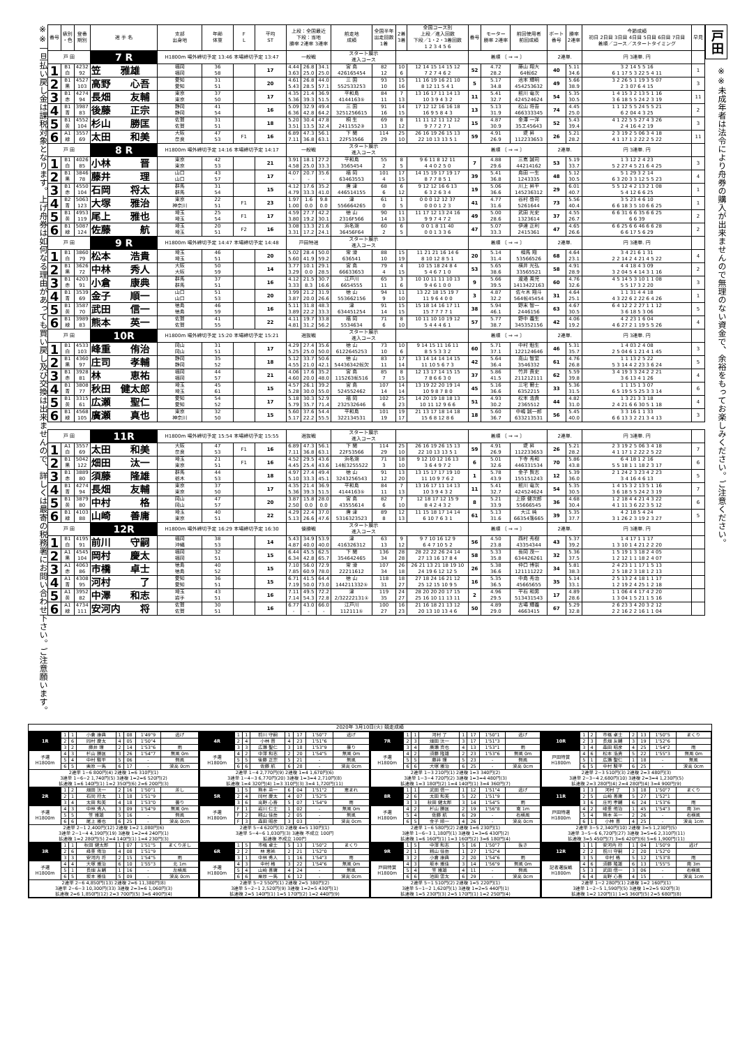※※一旦払い戻し金は課税対象となります。上げ舟券は如何なる理由があっても買い戻し及び交換は出来ませんので、詳しくは最寄の税務署にお問い合わせ下さい。ご注意願います。
| 番号 | 級別 ・色 | 登番 期別 | 選 手 名 | 支部 出身地 | 年齢 体重 | F L | 平均 ST | 上段：全国最近 下段：当地 勝率 2連率 3連率 | | | 前走地 成績 | 全国半年 出走回数 1着 | 2着 3着 | 全国コース別 上段／進入回数 下段／1・2・3着回数 1 2 3 4 5 6 | 番号 | モーター 勝率 2連率 | 前回使用者 前回成績 | ボート 番号 | 勝率 2連率 | 今節成績 初日 2日目 3日目 4日目 5日目 6日目 7日目 着順／コース／スタートタイミング | 早見 |
| --- | --- | --- | --- | --- | --- | --- | --- | --- | --- | --- | --- | --- | --- | --- | --- | --- | --- | --- | --- | --- | --- |
| 戸 田 | | | 7 R | H1800m 場外締切予定 13:46 本場締切予定 13:47 | | | | 一般戦 | | | スタート展示 進入コース | | | | 着順 〔 ⇒ ⇒ 〕 | | | 2連単. | | 円 3連単. 円 | |
| 1 | B1 白 | 4232 92 | 笠 雅雄 | 福岡 福岡 | 36 58 | | 17 | 4.44 3.63 | 26.8 25.0 | 34.1 25.0 | 宮 島 426165454 | 82 12 | 10 6 | 12 14 15 14 15 12 7 2 7 4 6 2 | 52 | 4.72 28.2 | 藤山 翔大 64転62 | 40 | 5.11 34.6 | 3 2 14 5 5 16 6 1 17 5 3 22 5 4 11 | 1 |
| 2 | B1 黒 | 4527 103 | 高野 心吾 | 愛知 愛知 | 31 51 | | 20 | 4.61 5.43 | 26.8 28.5 | 44.0 57.1 | 三 国 552533253 | 93 10 | 15 16 | 11 16 19 16 21 10 8 12 11 5 4 1 | 5 | 5.17 34.8 | 池本 輝明 454253632 | 49 | 5.66 38.9 | 3 2 26 5 1 19 3 5 07 2 3 07 6 4 15 | 3 |
| 3 | B1 赤 | 4274 94 | 長畑 友輔 | 東京 東京 | 37 50 | | 17 | 4.35 5.36 | 21.4 39.3 | 36.9 51.5 | 平和島 4144163⑤ | 84 11 | 7 13 | 13 16 17 11 14 13 10 3 9 4 3 2 | 11 | 5.41 32.7 | 前川 竜次 424524624 | 54 | 5.35 30.5 | 1 4 15 3 2 13 5 1 16 3 6 18 5 5 24 2 3 19 | 11 |
| 4 | B1 青 | 3987 83 | 後藤 正宗 | 静岡 静岡 | 41 54 | | 16 | 5.09 6.36 | 32.9 42.8 | 49.4 64.2 | 三 国 3251256615 | 91 16 | 14 15 | 17 12 12 16 16 18 16 9 5 8 4 3 | 13 | 5.13 31.9 | 松山 将吾 466333345 | 74 | 4.45 25.0 | 1 1 12 5 5 24 5 5 21 6 2 04 4 3 25 | 2 |
| 5 | B1 黄 | 4552 104 | 杉山 勝匡 | 佐賀 佐賀 | 31 51 | | 18 | 5.20 3.51 | 30.4 13.5 | 47.8 32.4 | 桐 生 2411552③ | 69 13 | 8 12 | 11 11 12 11 12 12 9 7 7 2 7 1 | 15 | 4.87 30.9 | 金澤 一洋 35エ45643 | 52 | 5.43 39.4 | 4 1 22 5 5 27 4 3 26 2 4 16 4 2 19 | 3 |
| 6 | A1 緑 | 3557 69 | 太田 和美 | 大阪 奈良 | 47 53 | F1 | 16 | 6.89 7.11 | 47.3 36.8 | 56.1 63.1 | 下 関 22F53566 | 114 29 | 25 10 | 26 16 19 26 15 13 22 10 13 13 5 1 | 59 | 4.91 26.9 | 堤 昇 112233653 | 26 | 5.21 28.2 | 2 3 19 2 5 06 3 4 18 4 1 17 1 2 22 2 5 22 | 11 |
| 戸 田 | | | 8 R | H1800m 場外締切予定 14:16 本場締切予定 14:17 | | | | 一般戦 | | | スタート展示 進入コース | | | | 着順 〔 ⇒ ⇒ 〕 | | | 2連単. | | 円 3連単. 円 | |
| 1 | B1 白 | 4026 85 | 小林 晋 | 東京 東京 | 42 53 | | 21 | 3.91 4.58 | 18.1 25.0 | 27.2 33.3 | 平和島 3565454 | 55 2 | 8 5 | 9 6 11 8 12 11 4 4 0 2 5 0 | 7 | 4.88 29.6 | 三嶌 誠司 44214162 | 53 | 5.19 33.7 | 1 3 12 2 4 23 5 2 27 4 5 21 6 4 25 | 3 |
| 2 | B1 黒 | 3846 78 | 藤井 理 | 山口 山口 | 43 57 | | 17 | 4.07 - | 20.7 - | 35.6 - | 福 岡 63463553 | 101 4 | 17 15 | 14 15 19 17 19 17 8 7 7 8 5 1 | 39 | 5.41 36.8 | 島田 一生 1243335 | 48 | 5.12 30.5 | 5 1 29 3 2 14 6 3 20 3 3 12 5 5 23 | 4 |
| 3 | B1 赤 | 4550 104 | 石岡 将太 | 群馬 群馬 | 31 54 | | 15 | 4.12 4.79 | 17.6 33.3 | 35.2 41.0 | 唐 津 446514155 | 68 6 | 6 12 | 9 12 12 16 6 13 6 3 2 6 3 4 | 19 | 5.06 36.6 | 川上 昇平 145236312 | 29 | 6.01 40.7 | 5 5 12 4 2 13 2 1 08 5 4 12 6 6 25 | 1 |
| 4 | B2 青 | 5063 123 | 大塚 雅治 | 東京 神奈川 | 22 51 | F1 | 23 | 1.97 1.00 | 1.6 0.0 | 9.8 0.0 | 津 556664265 | 61 0 | 1 5 | 0 0 0 12 12 37 0 0 0 1 2 3 | 41 | 4.77 31.6 | 谷村 啓司 5261644 | 73 | 5.56 40.4 | 3 5 23 4 6 10 6 6 18 3 5 10 6 6 25 | 1 |
| 5 | B1 黄 | 4953 119 | 尾上 雅也 | 埼玉 埼玉 | 25 54 | F1 | 17 | 4.59 3.80 | 27.7 19.2 | 42.2 30.1 | 徳 山 2316F566 | 90 14 | 11 13 | 11 17 12 13 24 16 9 9 7 4 7 2 | 49 | 5.00 28.6 | 武田 光史 1323614 | 37 | 4.55 26.7 | 6 6 31 6 6 35 6 6 25 6 6 39 | 2 |
| 6 | B1 緑 | 5087 124 | 佐藤 航 | 埼玉 埼玉 | 20 51 | F2 | 16 | 3.08 3.31 | 13.3 17.2 | 21.6 24.1 | 浜名湖 36456F64 | 60 2 | 6 5 | 0 0 1 8 11 40 0 0 1 3 3 6 | 47 | 5.07 33.3 | 伊達 正利 2415361 | 47 | 4.65 26.6 | 6 6 25 6 6 46 6 6 28 6 6 17 5 6 29 | 2 |
| 戸 田 | | | 9 R | H1800m 場外締切予定 14:47 本場締切予定 14:48 | | | | 戸田特選 | | | スタート展示 進入コース | | | | 着順 〔 ⇒ ⇒ 〕 | | | 2連単. | | 円 3連単. 円 | |
| 1 | B1 白 | 3860 79 | 松本 浩貴 | 埼玉 埼玉 | 46 51 | | 20 | 5.02 5.60 | 28.4 41.9 | 50.0 59.2 | 常 滑 636541 | 88 10 | 15 19 | 11 21 21 16 14 6 8 10 12 8 5 1 | 20 | 5.14 31.4 | 相馬 翔 53566526 | 68 | 4.64 23.1 | 3 4 21 6 1 31 2 2 14 2 4 21 4 5 22 | 4 |
| 2 | B1 黒 | 3626 72 | 中林 秀人 | 大阪 大阪 | 50 59 | | 14 | 3.77 3.29 | 10.1 0.0 | 29.1 28.5 | 宮 島 66633653 | 79 4 | 4 15 | 10 15 18 24 8 4 5 4 6 7 1 0 | 53 | 5.65 38.6 | 横井 光弘 33565521 | 58 | 4.91 28.9 | 4 4 18 4 3 09 3 2 04 5 4 14 3 1 16 | 2 |
| 3 | B1 赤 | 4203 91 | 小倉 康典 | 群馬 群馬 | 37 51 | | 16 | 4.12 3.33 | 21.5 8.3 | 30.7 16.6 | 江戸川 6654555 | 65 11 | 3 6 | 10 10 11 11 10 13 9 4 6 1 0 0 | 9 | 5.66 39.5 | 渡邉 英児 1413422163 | 60 | 4.76 32.6 | 4 5 14 5 3 10 1 1 08 5 5 17 3 2 20 | 3 |
| 4 | B1 青 | 3539 69 | 金子 順一 | 山口 山口 | 51 53 | | 20 | 3.99 3.87 | 21.2 20.0 | 31.9 26.6 | 徳 山 553662156 | 94 9 | 11 10 | 13 22 18 15 19 7 11 9 6 4 0 0 | 3 | 4.87 32.2 | 佐々木 翔斗 564転45454 | 31 | 4.64 25.1 | 1 1 31 4 4 18 4 3 22 6 2 22 6 4 26 | 1 |
| 5 | B1 黄 | 3587 70 | 武田 信一 | 徳島 徳島 | 46 59 | | 16 | 5.11 3.89 | 31.8 22.2 | 48.3 33.3 | 津 634451254 | 91 14 | 15 15 | 15 18 14 16 17 11 15 7 7 7 7 1 | 38 | 5.94 46.1 | 野末 智一 2446156 | 63 | 4.67 30.5 | 6 4 12 2 2 27 1 1 12 3 6 18 5 3 06 | 5 |
| 6 | B1 緑 | 3989 83 | 熊本 英一 | 佐賀 佐賀 | 41 55 | | 22 | 4.11 4.81 | 19.7 31.2 | 33.8 56.2 | 福 岡 5534634 | 71 6 | 8 10 | 10 11 10 10 19 12 5 4 4 4 6 1 | 57 | 5.77 38.7 | 野中 義生 345352156 | 42 | 4.06 19.2 | 4 2 23 1 6 04 4 6 27 2 1 19 5 5 26 | 4 |
| 戸 田 | | | 10R | H1800m 場外締切予定 15:20 本場締切予定 15:21 | | | | 選抜戦 | | | スタート展示 進入コース | | | | 着順 〔 ⇒ ⇒ 〕 | | | 2連単. | | 円 3連単. 円 | |
| 1 | B1 白 | 4533 103 | 峰重 侑治 | 岡山 岡山 | 31 51 | | 17 | 4.29 5.25 | 27.4 25.0 | 35.6 50.0 | 徳 山 6122645253 | 73 10 | 10 6 | 9 14 15 11 16 11 8 5 5 3 3 2 | 60 | 5.71 37.1 | 中村 魁生 122124646 | 46 | 5.31 35.7 | 1 4 03 2 4 08 2 5 04 6 1 21 4 1 45 | 3 |
| 2 | B1 黒 | 4360 97 | 庄司 孝輔 | 静岡 静岡 | 35 52 | | 18 | 5.12 4.55 | 33.7 21.0 | 50.6 42.1 | 徳 山 54436342転欠 | 83 11 | 17 14 | 13 14 14 14 14 15 11 10 5 6 7 3 | 42 | 5.64 36.4 | 高山 智至 3546332 | 61 | 4.76 26.8 | 1 1 13 2 5 22 5 3 14 4 2 23 3 6 24 | 5 |
| 3 | B1 赤 | 3928 81 | 林 恵祐 | 福岡 福岡 | 44 57 | | 21 | 4.06 4.60 | 17.6 20.0 | 35.2 48.0 | 宮 島 115263転516 | 85 7 | 8 15 | 12 13 17 14 15 15 7 8 6 6 3 0 | 37 | 5.86 41.5 | 竹井 貴史 211212111 | 62 | 5.59 39.8 | 3 4 19 3 3 24 2 2 21 3 6 13 4 1 26 | 4 |
| 4 | B1 青 | 3808 77 | 秋田 健太郎 | 埼玉 埼玉 | 45 61 | | 15 | 4.57 5.28 | 26.1 30.0 | 39.2 55.0 | 宮 島 524552462 | 107 14 | 14 14 | 13 19 22 20 19 14 10 9 8 7 8 0 | 45 | 5.16 36.6 | 三宅 爾士 6352215 | 33 | 5.36 31.5 | 1 1 15 1 3 07 6 5 19 5 5 25 3 3 14 | 6 |
| 5 | B1 黄 | 3315 61 | 広瀬 聖仁 | 愛知 愛知 | 54 52 | | 17 | 5.18 5.79 | 30.3 35.7 | 52.9 71.4 | 福 岡 232532646 | 102 6 | 25 23 | 14 20 19 18 18 13 10 11 12 9 6 6 | 51 | 4.93 30.2 | 松本 浩貴 2365512 | 44 | 4.82 31.0 | 1 3 21 3 3 18 2 4 21 6 6 30 5 1 18 | 4 |
| 6 | B1 緑 | 4568 105 | 廣瀬 真也 | 東京 神奈川 | 32 50 | | 15 | 5.60 5.17 | 37.6 22.2 | 54.4 55.5 | 平和島 322134531 | 101 19 | 19 17 | 21 13 17 18 14 18 15 6 8 12 8 6 | 18 | 5.60 36.7 | 中嶋 誠一郎 633213531 | 56 | 5.45 40.0 | 3 3 16 1 1 33 6 6 13 3 2 21 3 4 13 | 3 |
| 戸 田 | | | 11R | H1800m 場外締切予定 15:54 本場締切予定 15:55 | | | | 選抜戦 | | | スタート展示 進入コース | | | | 着順 〔 ⇒ ⇒ 〕 | | | 2連単. | | 円 3連単. 円 | |
| 1 | A1 白 | 3557 69 | 太田 和美 | 大阪 奈良 | 47 53 | F1 | 16 | 6.89 7.11 | 47.3 36.8 | 56.1 63.1 | 下 関 22F53566 | 114 29 | 25 10 | 26 16 19 26 15 13 22 10 13 13 5 1 | 59 | 4.91 26.9 | 堤 昇 112233653 | 26 | 5.21 28.2 | 2 3 19 2 5 06 3 4 18 4 1 17 1 2 22 2 5 22 | 7 |
| 2 | B1 黒 | 5042 122 | 畑田 汰一 | 埼玉 東京 | 21 51 | F1 | 16 | 4.52 4.45 | 29.5 25.4 | 43.6 43.6 | 浜名湖 14転3255522 | 71 3 | 18 10 | 9 12 10 12 16 13 3 6 4 9 7 2 | 6 | 5.01 32.6 | 下寺 秀和 446331534 | 70 | 5.86 43.8 | 6 4 18 1 2 16 5 5 18 1 1 18 2 3 17 | 6 |
| 3 | B1 赤 | 3889 80 | 須藤 隆雄 | 群馬 栃木 | 44 53 | | 18 | 4.97 5.10 | 27.4 33.3 | 49.4 45.1 | 徳 山 3243256543 | 91 12 | 13 20 | 13 15 17 17 19 10 11 10 9 7 6 2 | 1 | 5.78 43.9 | 金子 賢志 155151243 | 12 | 5.39 36.0 | 2 1 24 2 3 23 4 2 23 3 4 16 4 6 13 | 5 |
| 4 | B1 青 | 4274 94 | 長畑 友輔 | 東京 東京 | 37 50 | | 17 | 4.35 5.36 | 21.4 39.3 | 36.9 51.5 | 平和島 4144163⑤ | 84 11 | 7 13 | 13 16 17 11 14 13 10 3 9 4 3 2 | 11 | 5.41 32.7 | 前川 竜次 424524624 | 54 | 5.35 30.5 | 1 4 15 3 2 13 5 1 16 3 6 18 5 5 24 2 3 19 | 7 |
| 5 | B1 黄 | 3879 80 | 中村 格 | 岡山 岡山 | 47 57 | | 20 | 3.87 2.50 | 15.8 0.0 | 28.0 0.0 | 宮 島 43555614 | 82 6 | 7 10 | 12 18 17 12 15 9 8 4 2 4 3 2 | 8 | 5.21 33.9 | 上原 健次郎 55666545 | 36 | 4.68 30.4 | 1 2 18 4 4 21 4 3 22 4 1 11 3 6 22 3 5 12 | 6 |
| 6 | B1 緑 | 4103 88 | 山崎 善庸 | 埼玉 東京 | 40 51 | | 22 | 4.29 5.13 | 22.4 26.6 | 37.0 47.6 | 唐 津 5316323523 | 89 8 | 12 13 | 11 15 18 17 14 14 6 10 7 6 3 1 | 61 | 5.13 31.6 | 大江 純 66354落665 | 39 | 5.35 37.7 | 4 2 18 5 4 24 3 1 26 2 3 19 2 3 27 | 5 |
| 戸 田 | | | 12R | H1800m 場外締切予定 16:29 本場締切予定 16:30 | | | | 優勝戦 | | | スタート展示 進入コース | | | | 着順 〔 ⇒ ⇒ 〕 | | | 2連単. | | 円 3連単. 円 | |
| 1 | B1 白 | 4195 91 | 前川 守嗣 | 福岡 沖縄 | 38 53 | | 14 | 5.43 4.87 | 34.9 40.0 | 53.9 40.0 | 津 416326312 | 63 13 | 9 12 | 9 7 10 16 12 9 6 4 7 10 5 2 | 56 | 4.50 23.8 | 西村 秀樹 43354344 | 43 | 5.37 39.2 | 1 4 17 1 1 17 1 3 10 1 4 21 2 2 20 | |
| 2 | A1 黒 | 4545 104 | 岡村 慶太 | 福岡 福岡 | 32 51 | | 15 | 6.44 6.34 | 45.5 42.8 | 62.5 65.7 | 下 関 354642465 | 136 34 | 28 28 | 28 22 22 26 24 14 27 13 16 17 8 4 | 58 | 5.33 35.8 | 長岡 茂一 634426261 | 32 | 5.36 37.5 | 1 5 19 1 3 18 2 4 05 1 2 12 1 1 18 2 4 07 | |
| 3 | A1 赤 | 4063 86 | 市橋 卓士 | 徳島 徳島 | 40 52 | | 15 | 7.10 7.85 | 56.0 60.9 | 72.9 78.0 | 常 滑 22211612 | 107 34 | 26 18 | 26 21 13 21 18 19 10 24 19 6 12 12 5 | 26 | 5.38 36.6 | 仲口 博崇 121111222 | 34 | 5.81 38.3 | 2 4 23 1 1 17 1 5 13 2 5 18 2 3 18 1 2 13 | |
| 4 | A1 青 | 4308 95 | 河村 了 | 愛知 愛知 | 36 51 | | 15 | 6.71 7.19 | 41.5 50.0 | 64.4 73.0 | 徳 山 144211332⑤ | 118 31 | 18 27 | 27 18 24 16 21 12 25 12 15 10 9 5 | 16 | 5.35 36.5 | 中島 秀治 45665655 | 35 | 5.14 33.1 | 2 5 13 2 4 18 1 1 17 1 2 19 2 4 25 1 2 18 | |
| 5 | A1 黄 | 3952 82 | 中澤 和志 | 埼玉 岩手 | 43 51 | | 16 | 7.11 7.14 | 49.5 54.3 | 72.2 72.8 | 津 2/32222131① | 119 35 | 24 27 | 28 20 20 20 17 15 25 16 10 11 13 11 | 2 | 4.96 29.5 | 平石 和男 513431543 | 17 | 4.89 28.6 | 1 1 06 4 4 17 4 2 20 1 3 04 1 5 21 1 5 16 | |
| 6 | A1 緑 | 4734 111 | 安河内 将 | 佐賀 佐賀 | 30 51 | | 16 | 6.77 - | 43.0 - | 66.0 - | 江戸川 112111① | 100 27 | 16 23 | 21 16 18 21 13 12 20 13 10 13 4 6 | 50 | 4.89 29.0 | 古場 輝義 4663415 | 67 | 5.29 32.8 | 2 6 23 3 4 20 3 2 12 2 2 16 2 2 16 1 1 04 | |
戸田
※※未成年者は法令により舟券の購入が出来ませんので無理のない資金で、余裕をもってお楽しみください。ご注意ください。
| 2020年 3月10日(火) 競走成績 | | | |
| --- | --- | --- | --- |
| / 1R / 1 / 1 / 小倉 康典 / 1 / 08 / 1'49"9 / 逃げ / / / 2 / 6 / 岡村 慶太 / 4 / 05 / 1'50"4 / / / / 3 / 2 / 藤井 理 / 2 / 14 / 1'53"6 / 雨 / / 予選 H1800m / 4 / 3 / 杉山 勝匡 / 3 / 26 / 1'54"7 / 無風 0m / / / 5 / 4 / 中村 駿平 / 5 / 06 / - / 無風 / / / 6 / 5 / 栗原 一馬 / 6 / 17 / - / 波高 0cm / / 2連単 1−6 800円(4) 2連複 1=6 310円(1) 3連単 1−6−2 1,740円(5) 3連複 1=2=6 520円(2) 拡連複 1=6 140円(1) 1=2 350円(6) 2=6 200円(3) / / / / / / / / / 2R / 1 / 2 / 畑田 汰一 / 2 / 16 / 1'50"1 / 差し / / / 2 / 1 / 石岡 将太 / 1 / 18 / 1'51"9 / / / / 3 / 4 / 太田 和美 / 4 / 18 / 1'53"0 / 曇り / / 予選 H1800m / 4 / 3 / 中林 秀人 / 3 / 09 / 1'54"9 / 無風 0m / / / 5 / 5 / 笠 雅雄 / 5 / 16 / - / 無風 / / / 6 / 6 / 尾上 雅也 / 6 / 25 / - / 波高 0cm / / 2連単 2−1 2,400円(12) 2連複 1=2 1,080円(6) 3連単 2−1−4 4,190円(19) 3連複 1=2=4 240円(1) 拡連複 1=2 280円(5) 2=4 140円(1) 1=4 230円(3) / / / / / / / / / 3R / 1 / 1 / 秋田 健太郎 / 1 / 07 / 1'51"5 / まくり差し / / / 2 / 6 / 峰重 侑治 / 4 / 08 / 1'51"9 / / / / 3 / 3 / 安河内 将 / 2 / 15 / 1'54"5 / 雨 / / 予選 H1800m / 4 / 4 / 大塚 雅治 / 6 / 10 / 1'55"3 / 北 1m / / / 5 / 1 / 長畑 友輔 / 1 / 16 / - / 左横風 / / / 6 / 5 / 坂本 雅佳 / 5 / 09 / - / 波高 0cm / / 2連単 2−6 4,850円(13) 2連複 2=6 11,380円(8) 3連単 2−6−3 10,300円(33) 3連複 2=3=6 1,060円(3) 拡連複 2=6 1,850円(12) 2=3 700円(5) 3=6 490円(4) / / / / / / / / | / 4R / 1 / 1 / 前川 守嗣 / 1 / 17 / 1'50"7 / 逃げ / / / 2 / 4 / 小林 晋 / 4 / 23 / 1'51"6 / / / / 3 / 3 / 広瀬 聖仁 / 3 / 18 / 1'53"9 / 曇り / / 予選 H1800m / 4 / 2 / 中澤 和志 / 2 / 20 / 1'54"5 / 無風 0m / / / 5 / 5 / 後藤 正宗 / 5 / 21 / - / 無風 / / / 6 / 6 / 佐藤 航 / 6 / 28 / - / 波高 0cm / / 2連単 1−4 2,770円(9) 2連複 1=4 1,670円(6) 3連単 1−4−3 6,770円(20) 3連複 1=3=4 2,710円(8) 拡連複 1=4 320円(4) 1=3 310円(3) 3=4 1,720円(11) / / / / / / / / / 5R / 1 / 5 / 熊本 英一 / 6 / 04 / 1'51"2 / 恵まれ / / / 2 / 4 / 岡村 慶太 / 4 / 07 / 1'52"5 / / / / 3 / 6 / 高野 心吾 / 5 / 07 / 1'54"9 / 雨 / / 予選 H1800m / F / 1 / 岩川 仁士 / 1 / 02 / - / 無風 0m / / / F / 2 / 籾山 佳岳 / 2 / 05 / - / 無風 / / / F / 3 / 森田 昭彦 / 3 / 03 / - / 波高 0cm / / 2連単 5−4 620円(3) 2連複 4=5 130円(1) 3連単 5−4−6 1,030円(3) 3連複 不成立 100円 拡連複 不成立 100円 / / / / / / / / / 6R / 1 / 5 / 市橋 卓士 / 5 / 13 / 1'50"2 / まくり / / / 2 / 2 / 林 恵祐 / 2 / 21 / 1'52"0 / / / / 3 / 1 / 中林 秀人 / 1 / 16 / 1'54"3 / 雨 / / 予選 H1800m / 4 / 3 / 中村 格 / 3 / 22 / 1'54"6 / 無風 0m / / / 5 / 4 / 山崎 善庸 / 4 / 24 / - / 無風 / / / 6 / 6 / 栗原 一馬 / 6 / 12 / - / 波高 0cm / / 2連単 5−2 550円(1) 2連複 2=5 380円(2) 3連単 5−2−1 2,520円(9) 3連複 1=2=5 430円(1) 拡連複 2=5 140円(1) 1=5 170円(2) 1=2 440円(9) / / / / / / / / | / 7R / 1 / 1 / 河村 了 / 1 / 17 / 1'50"1 / 逃げ / / / 2 / 3 / 畑田 汰一 / 3 / 17 / 1'51"3 / / / / 3 / 4 / 廣瀬 真也 / 4 / 13 / 1'53"1 / 雨 / / 予選 H1800m / 4 / 2 / 須藤 隆雄 / 2 / 23 / 1'53"6 / 無風 0m / / / 5 / 5 / 藤井 理 / 5 / 23 / - / 無風 / / / 6 / 6 / 大塚 雅治 / 6 / 25 / - / 波高 0cm / / 2連単 1−3 210円(1) 2連複 1=3 340円(2) 3連単 1−3−4 720円(2) 3連複 1=3=4 480円(3) 拡連複 1=3 180円(2) 1=4 140円(1) 3=4 360円(7) / / / / / / / / / 8R / 1 / 1 / 武田 信一 / 1 / 12 / 1'51"4 / 逃げ / / / 2 / 6 / 太田 和美 / 5 / 22 / 1'51"9 / / / / 3 / 3 / 秋田 健太郎 / 3 / 14 / 1'54"5 / 雨 / / 予選 H1800m / 4 / 2 / 杉山 勝匡 / 2 / 19 / 1'56"8 / 南 1m / / / 5 / 4 / 佐藤 航 / 6 / 29 / - / 右横風 / / / 6 / 5 / 金子 順一 / 4 / 26 / - / 波高 0cm / / 2連単 1−6 580円(2) 2連複 1=6 230円(1) 3連単 1−6−3 1,180円(1) 3連複 1=3=6 430円(2) 拡連複 1=6 160円(1) 1=3 160円(2) 3=6 180円(4) / / / / / / / / / 9R / 1 / 5 / 中澤 和志 / 5 / 16 / 1'50"7 / 抜き / / / 2 / 1 / 籾山 佳岳 / 1 / 27 / 1'52"4 / / / / 3 / 2 / 小倉 康典 / 2 / 20 / 1'54"6 / 雨 / / 戸田特賞 H1800m / 4 / 3 / 坂本 雅佳 / 3 / 14 / 1'56"9 / 無風 0m / / / 5 / 4 / 笠 雅雄 / 4 / 11 / - / 無風 / / / 6 / 6 / 池田 雷太 / 6 / 29 / - / 波高 0cm / / 2連単 5−1 510円(2) 2連複 1=5 220円(1) 3連単 5−1−2 1,620円(1) 3連複 1=2=5 440円(1) 拡連複 1=5 230円(3) 2=5 170円(1) 1=2 250円(4) / / / / / / / / | / 10R / 1 / 2 / 市橋 卓士 / 2 / 13 / 1'50"5 / まくり / / / 2 / 3 / 長畑 友輔 / 3 / 19 / 1'52"6 / / / / 3 / 4 / 森田 昭彦 / 4 / 25 / 1'54"2 / 雨 / / 戸田特賞 H1800m / 4 / 6 / 松本 浩貴 / 5 / 22 / 1'55"3 / 無風 0m / / / 5 / 1 / 広瀬 聖仁 / 1 / 18 / - / 無風 / / / 6 / 5 / 中村 駿平 / 6 / 25 / - / 波高 0cm / / 2連単 2−3 510円(3) 2連複 2=3 480円(3) 3連単 2−3−4 2,680円(10) 3連複 2=3=4 1,230円(5) 拡連複 2=3 280円(4) 2=4 280円(4) 3=4 900円(9) / / / / / / / / / 11R / 1 / 3 / 河村 了 / 3 / 18 / 1'50"7 / まくり / / / 2 / 5 / 山崎 善庸 / 5 / 27 / 1'52"1 / / / / 3 / 6 / 庄司 孝輔 / 6 / 24 / 1'53"6 / 雨 / / 戸田特選 H1800m / 4 / 2 / 峰重 侑治 / 1 / 45 / 1'54"3 / 南 3m / / / 5 / 4 / 熊本 英一 / 2 / 26 / - / 右横風 / / / 6 / 1 / 小林 晋 / 4 / 25 / - / 波高 1cm / / 2連単 3−5 2,340円(10) 2連複 3=5 1,230円(5) 3連単 3−5−6 6,720円(27) 3連複 3=5=6 2,310円(11) 拡連複 3=5 450円(7) 3=6 420円(6) 5=6 1,900円(11) / / / / / / / / / 12R / 1 / 1 / 安河内 将 / 1 / 04 / 1'50"9 / 逃げ / / / 2 / 2 / 前川 守嗣 / 2 / 20 / 1'52"0 / / / / 3 / 5 / 中村 格 / 5 / 12 / 1'53"8 / 雨 / / 記者選抜戦 H1800m / 4 / 6 / 須藤 隆雄 / 6 / 13 / 1'55"5 / 南 3m / / / 5 / 3 / 武田 信一 / 3 / 06 / - / 右横風 / / / 6 / 4 / 高野 心吾 / 4 / 15 / - / 波高 1cm / / 2連単 1−2 280円(1) 2連複 1=2 160円(1) 3連単 1−2−5 1,590円(5) 3連複 1=2=5 920円(3) 拡連複 1=2 120円(1) 1=5 360円(5) 2=5 680円(8) / / / / / / / / |